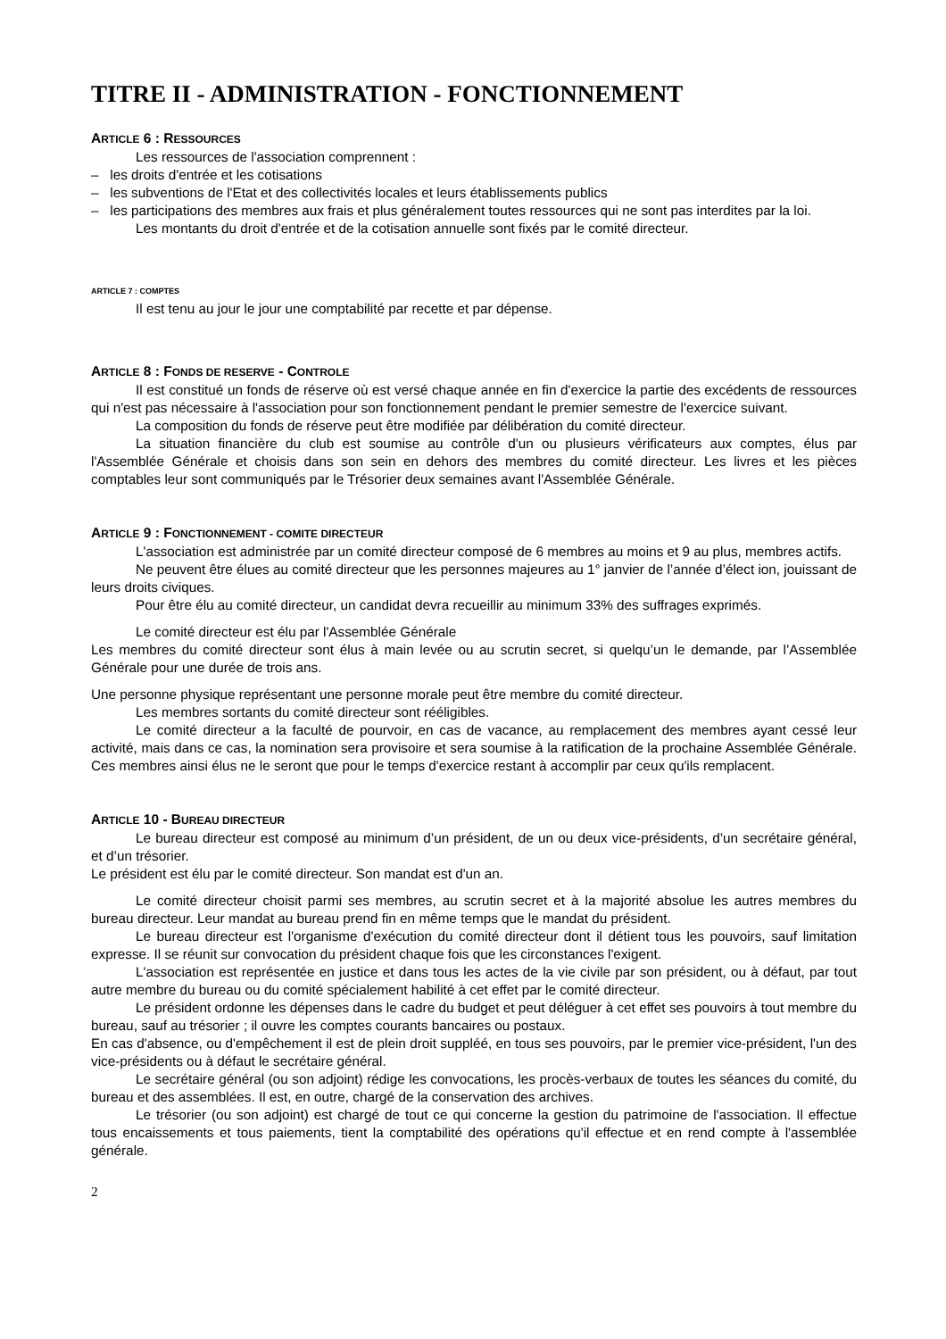TITRE II - ADMINISTRATION - FONCTIONNEMENT
ARTICLE 6 : RESSOURCES
Les ressources de l'association comprennent :
– les droits d'entrée et les cotisations
– les subventions de l'Etat et des collectivités locales et leurs établissements publics
– les participations des membres aux frais et plus généralement toutes ressources qui ne sont pas interdites par la loi.
Les montants du droit d'entrée et de la cotisation annuelle sont fixés par le comité directeur.
ARTICLE 7 : COMPTES
Il est tenu au jour le jour une comptabilité par recette et par dépense.
ARTICLE 8 : FONDS DE RESERVE - CONTROLE
Il est constitué un fonds de réserve où est versé chaque année en fin d'exercice la partie des excédents de ressources qui n'est pas nécessaire à l'association pour son fonctionnement pendant le premier semestre de l'exercice suivant.
La composition du fonds de réserve peut être modifiée par délibération du comité directeur.
La situation financière du club est soumise au contrôle d'un ou plusieurs vérificateurs aux comptes, élus par l'Assemblée Générale et choisis dans son sein en dehors des membres du comité directeur. Les livres et les pièces comptables leur sont communiqués par le Trésorier deux semaines avant l'Assemblée Générale.
ARTICLE 9 : FONCTIONNEMENT - COMITE DIRECTEUR
L'association est administrée par un comité directeur composé de 6 membres au moins et 9 au plus, membres actifs.
Ne peuvent être élues au comité directeur que les personnes majeures au 1° janvier de l’année d’élect ion, jouissant de leurs droits civiques.
Pour être élu au comité directeur, un candidat devra recueillir au minimum 33% des suffrages exprimés.
Le comité directeur est élu par l'Assemblée Générale
Les membres du comité directeur sont élus à main levée ou au scrutin secret, si quelqu’un le demande, par l’Assemblée Générale pour une durée de trois ans.
Une personne physique représentant une personne morale peut être membre du comité directeur.
Les membres sortants du comité directeur sont rééligibles.
Le comité directeur a la faculté de pourvoir, en cas de vacance, au remplacement des membres ayant cessé leur activité, mais dans ce cas, la nomination sera provisoire et sera soumise à la ratification de la prochaine Assemblée Générale. Ces membres ainsi élus ne le seront que pour le temps d'exercice restant à accomplir par ceux qu'ils remplacent.
ARTICLE 10 - BUREAU DIRECTEUR
Le bureau directeur est composé au minimum d’un président, de un ou deux vice-présidents, d’un secrétaire général, et d’un trésorier.
Le président est élu par le comité directeur. Son mandat est d'un an.
Le comité directeur choisit parmi ses membres, au scrutin secret et à la majorité absolue les autres membres du bureau directeur. Leur mandat au bureau prend fin en même temps que le mandat du président.
Le bureau directeur est l'organisme d'exécution du comité directeur dont il détient tous les pouvoirs, sauf limitation expresse. Il se réunit sur convocation du président chaque fois que les circonstances l'exigent.
L'association est représentée en justice et dans tous les actes de la vie civile par son président, ou à défaut, par tout autre membre du bureau ou du comité spécialement habilité à cet effet par le comité directeur.
Le président ordonne les dépenses dans le cadre du budget et peut déléguer à cet effet ses pouvoirs à tout membre du bureau, sauf au trésorier ; il ouvre les comptes courants bancaires ou postaux.
En cas d'absence, ou d'empêchement il est de plein droit suppléé, en tous ses pouvoirs, par le premier vice-président, l'un des vice-présidents ou à défaut le secrétaire général.
Le secrétaire général (ou son adjoint) rédige les convocations, les procès-verbaux de toutes les séances du comité, du bureau et des assemblées. Il est, en outre, chargé de la conservation des archives.
Le trésorier (ou son adjoint) est chargé de tout ce qui concerne la gestion du patrimoine de l'association. Il effectue tous encaissements et tous paiements, tient la comptabilité des opérations qu'il effectue et en rend compte à l'assemblée générale.
2